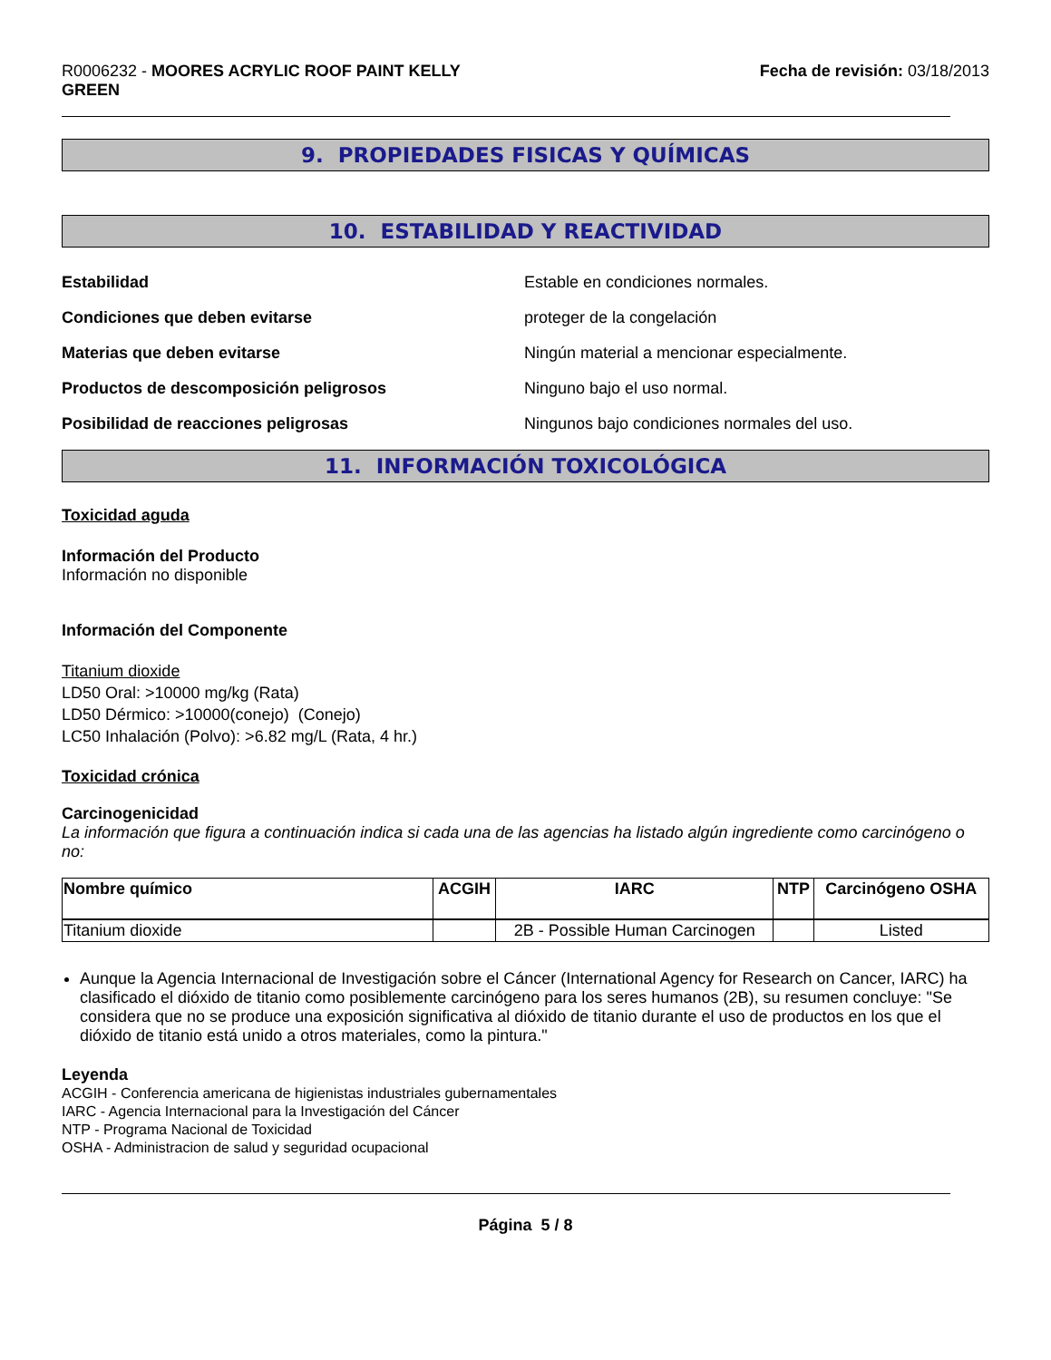R0006232 - MOORES ACRYLIC ROOF PAINT KELLY
GREEN
Fecha de revisión: 03/18/2013
9. PROPIEDADES FISICAS Y QUÍMICAS
10. ESTABILIDAD Y REACTIVIDAD
Estabilidad Estable en condiciones normales.
Condiciones que deben evitarse proteger de la congelación
Materias que deben evitarse Ningún material a mencionar especialmente.
Productos de descomposición peligrosos Ninguno bajo el uso normal.
Posibilidad de reacciones peligrosas Ningunos bajo condiciones normales del uso.
11. INFORMACIÓN TOXICOLÓGICA
Toxicidad aguda
Información del Producto
Información no disponible
Información del Componente
Titanium dioxide
LD50 Oral: >10000 mg/kg (Rata)
LD50 Dérmico: >10000(conejo) (Conejo)
LC50 Inhalación (Polvo): >6.82 mg/L (Rata, 4 hr.)
Toxicidad crónica
Carcinogenicidad
La información que figura a continuación indica si cada una de las agencias ha listado algún ingrediente como carcinógeno o no:
| Nombre químico | ACGIH | IARC | NTP | Carcinógeno OSHA |
| --- | --- | --- | --- | --- |
| Titanium dioxide | | 2B - Possible Human Carcinogen | | Listed |
Aunque la Agencia Internacional de Investigación sobre el Cáncer (International Agency for Research on Cancer, IARC) ha clasificado el dióxido de titanio como posiblemente carcinógeno para los seres humanos (2B), su resumen concluye: "Se considera que no se produce una exposición significativa al dióxido de titanio durante el uso de productos en los que el dióxido de titanio está unido a otros materiales, como la pintura."
Leyenda
ACGIH - Conferencia americana de higienistas industriales gubernamentales
IARC - Agencia Internacional para la Investigación del Cáncer
NTP - Programa Nacional de Toxicidad
OSHA - Administracion de salud y seguridad ocupacional
Página 5 / 8